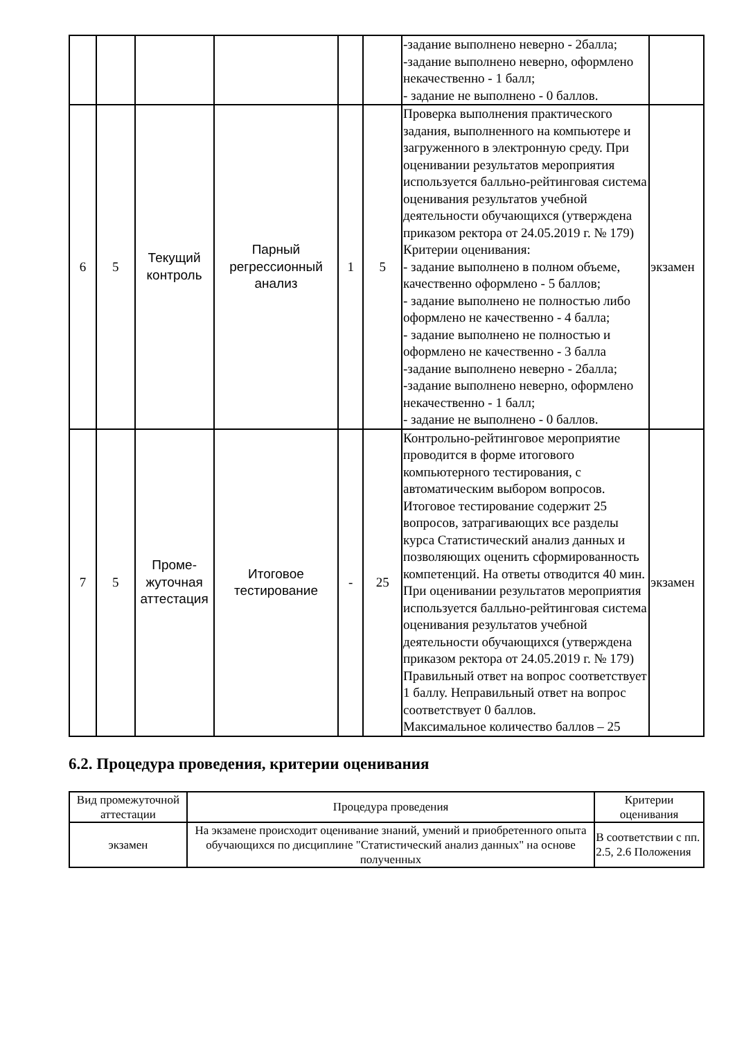| | | | | | | -задание выполнено неверно - 2балла; -задание выполнено неверно, оформлено некачественно - 1 балл; - задание не выполнено - 0 баллов. | |
| 6 | 5 | Текущий контроль | Парный регрессионный анализ | 1 | 5 | Проверка выполнения практического задания, выполненного на компьютере и загруженного в электронную среду. При оценивании результатов мероприятия используется балльно-рейтинговая система оценивания результатов учебной деятельности обучающихся (утверждена приказом ректора от 24.05.2019 г. № 179) Критерии оценивания: - задание выполнено в полном объеме, качественно оформлено - 5 баллов; - задание выполнено не полностью либо оформлено не качественно - 4 балла; - задание выполнено не полностью и оформлено не качественно - 3 балла -задание выполнено неверно - 2балла; -задание выполнено неверно, оформлено некачественно - 1 балл; - задание не выполнено - 0 баллов. | экзамен |
| 7 | 5 | Проме-жуточная аттестация | Итоговое тестирование | - | 25 | Контрольно-рейтинговое мероприятие проводится в форме итогового компьютерного тестирования, с автоматическим выбором вопросов. Итоговое тестирование содержит 25 вопросов, затрагивающих все разделы курса Статистический анализ данных и позволяющих оценить сформированность компетенций. На ответы отводится 40 мин. При оценивании результатов мероприятия используется балльно-рейтинговая система оценивания результатов учебной деятельности обучающихся (утверждена приказом ректора от 24.05.2019 г. № 179) Правильный ответ на вопрос соответствует 1 баллу. Неправильный ответ на вопрос соответствует 0 баллов. Максимальное количество баллов – 25 | экзамен |
6.2. Процедура проведения, критерии оценивания
| Вид промежуточной аттестации | Процедура проведения | Критерии оценивания |
| --- | --- | --- |
| экзамен | На экзамене происходит оценивание знаний, умений и приобретенного опыта обучающихся по дисциплине "Статистический анализ данных" на основе полученных | В соответствии с пп. 2.5, 2.6 Положения |